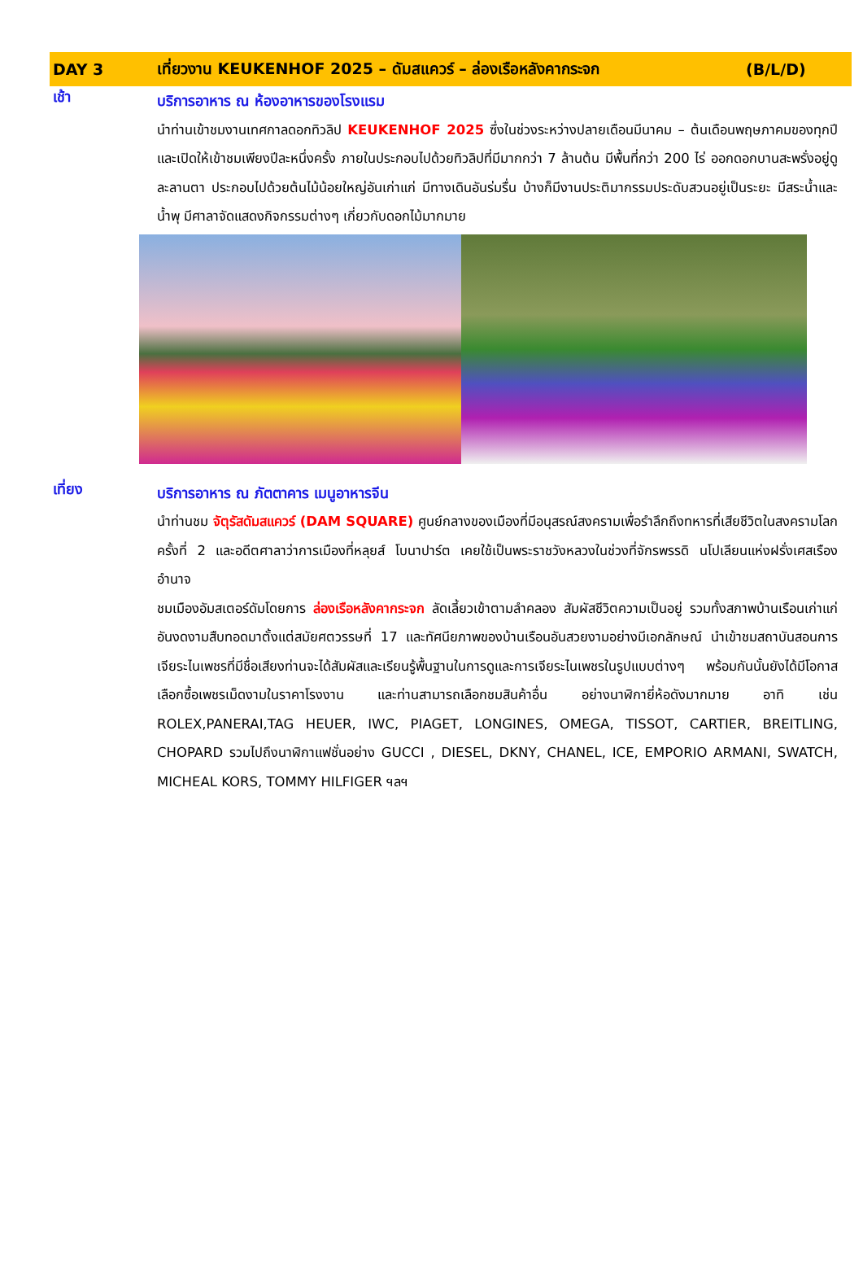DAY 3 เที่ยวงาน KEUKENHOF 2025 – ดัมสแควร์ – ล่องเรือหลังคากระจก (B/L/D)
เช้า
บริการอาหาร ณ ห้องอาหารของโรงแรม
นำท่านเข้าชมงานเทศกาลดอกทิวลิป KEUKENHOF 2025 ซึ่งในช่วงระหว่างปลายเดือนมีนาคม – ต้นเดือนพฤษภาคมของทุกปี และเปิดให้เข้าชมเพียงปีละหนึ่งครั้ง ภายในประกอบไปด้วยทิวลิปที่มีมากกว่า 7 ล้านต้น มีพื้นที่กว่า 200 ไร่ ออกดอกบานสะพรั่งอยู่ดูละลานตา ประกอบไปด้วยต้นไม้น้อยใหญ่อันเก่าแก่ มีทางเดินอันร่มรื่น บ้างก็มีงานประติมากรรมประดับสวนอยู่เป็นระยะ มีสระน้ำและน้ำพุ มีศาลาจัดแสดงกิจกรรมต่างๆ เกี่ยวกับดอกไม้มากมาย
เที่ยง
บริการอาหาร ณ ภัตตาคาร เมนูอาหารจีน
นำท่านชม จัตุรัสดัมสแควร์ (DAM SQUARE) ศูนย์กลางของเมืองที่มีอนุสรณ์สงครามเพื่อรำลึกถึงทหารที่เสียชีวิตในสงครามโลกครั้งที่ 2 และอดีตศาลาว่าการเมืองที่หลุยส์ โบนาปาร์ต เคยใช้เป็นพระราชวังหลวงในช่วงที่จักรพรรดิ นโปเลียนแห่งฝรั่งเศสเรืองอำนาจ
ชมเมืองอัมสเตอร์ดัมโดยการ ล่องเรือหลังคากระจก ลัดเลี้ยวเข้าตามลำคลอง สัมผัสชีวิตความเป็นอยู่ รวมทั้งสภาพบ้านเรือนเก่าแก่อันงดงามสืบทอดมาตั้งแต่สมัยศตวรรษที่ 17 และทัศนียภาพของบ้านเรือนอันสวยงามอย่างมีเอกลักษณ์ นำเข้าชมสถาบันสอนการเจียระไนเพชรที่มีชื่อเสียงท่านจะได้สัมผัสและเรียนรู้พื้นฐานในการดูและการเจียระไนเพชรในรูปแบบต่างๆ พร้อมกันนั้นยังได้มีโอกาสเลือกซื้อเพชรเม็ดงามในราคาโรงงาน และท่านสามารถเลือกชมสินค้าอื่น อย่างนาฬิกายี่ห้อดังมากมาย อาทิ เช่น ROLEX,PANERAI,TAG HEUER, IWC, PIAGET, LONGINES, OMEGA, TISSOT, CARTIER, BREITLING, CHOPARD รวมไปถึงนาฬิกาแฟชั่นอย่าง GUCCI , DIESEL, DKNY, CHANEL, ICE, EMPORIO ARMANI, SWATCH, MICHEAL KORS, TOMMY HILFIGER ฯลฯ